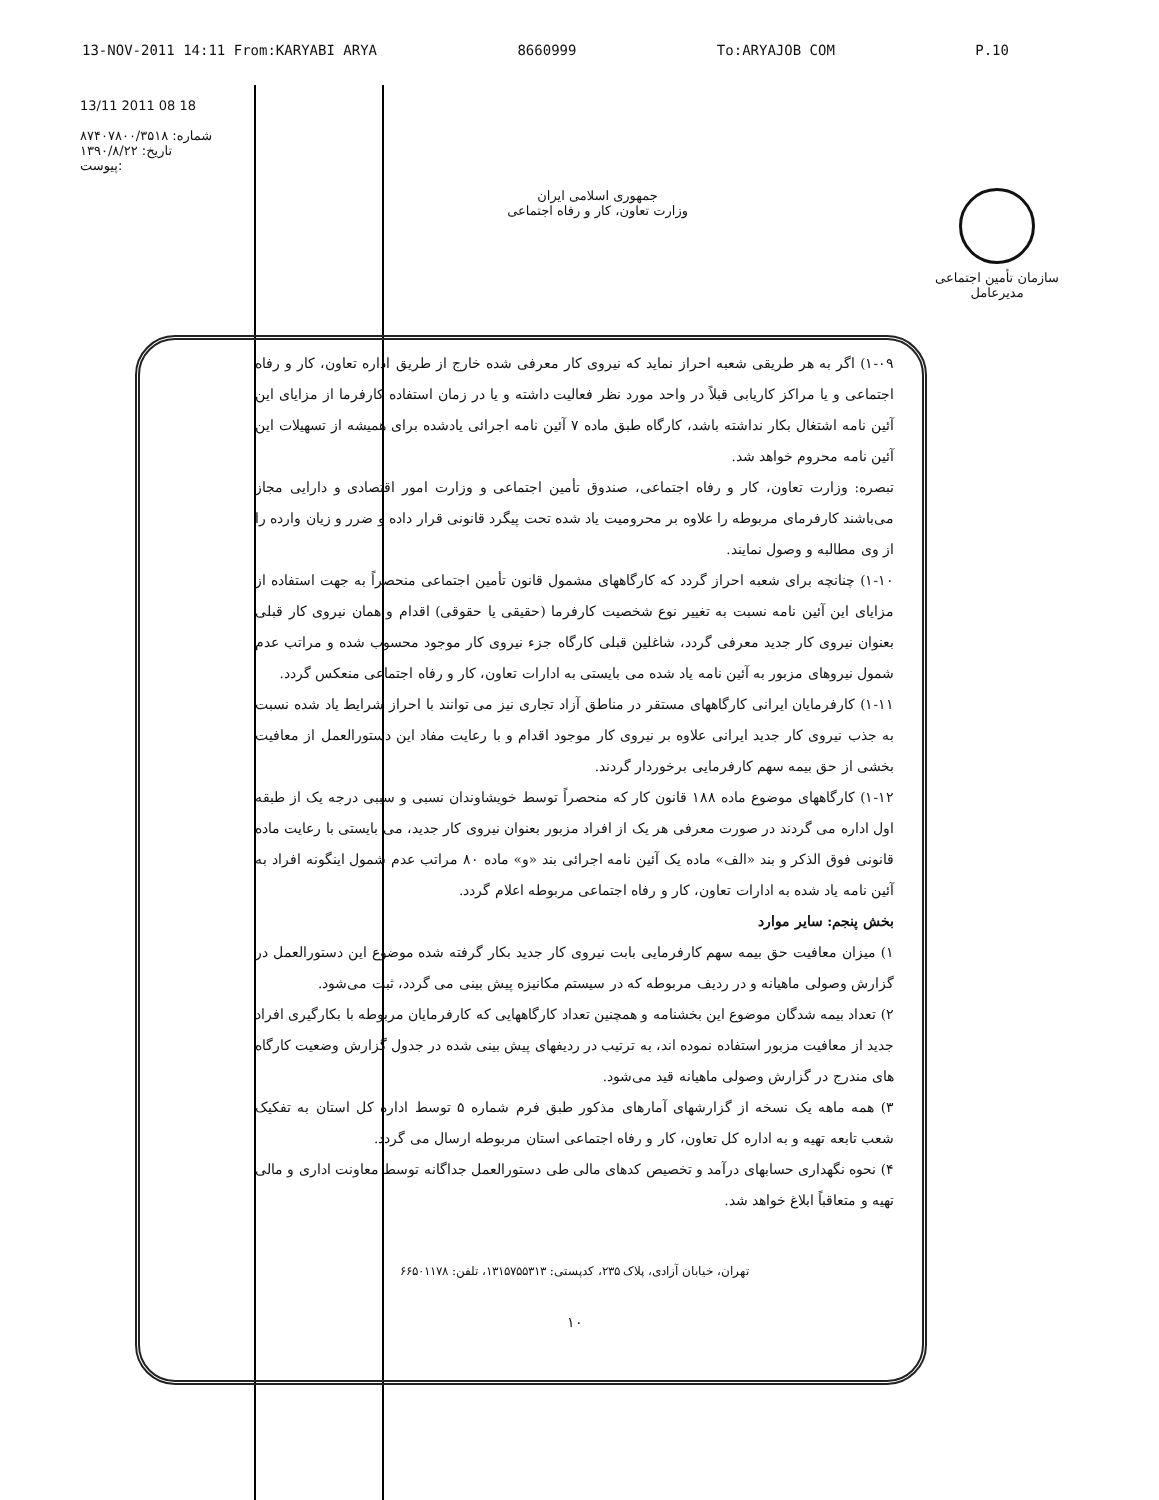13-NOV-2011 14:11 From:KARYABI ARYA 8660999 To:ARYAJOB COM P.10
13/11 2011 08 18
شماره: ۸۷۴۰۷۸۰۰/۳۵۱۸
تاریخ: ۱۳۹۰/۸/۲۲
پیوست:
جمهوری اسلامی ایران
وزارت تعاون، کار و رفاه اجتماعی
سازمان تأمین اجتماعی
مدیرعامل
۱-۰۹) اگر به هر طریقی شعبه احراز نماید که نیروی کار معرفی شده خارج از طریق اداره تعاون، کار و رفاه اجتماعی و یا مراکز کاریابی قبلاً در واحد مورد نظر فعالیت داشته و یا در زمان استفاده کارفرما از مزایای این آئین نامه اشتغال بکار نداشته باشد، کارگاه طبق ماده ۷ آئین نامه اجرائی یادشده برای همیشه از تسهیلات این آئین نامه محروم خواهد شد.
تبصره: وزارت تعاون، کار و رفاه اجتماعی، صندوق تأمین اجتماعی و وزارت امور اقتصادی و دارایی مجاز می‌باشند کارفرمای مربوطه را علاوه بر محرومیت یاد شده تحت پیگرد قانونی قرار داده و ضرر و زیان وارده را از وی مطالبه و وصول نمایند.
۱-۱۰) چنانچه برای شعبه احراز گردد که کارگاههای مشمول قانون تأمین اجتماعی منحصراً به جهت استفاده از مزایای این آئین نامه نسبت به تغییر نوع شخصیت کارفرما (حقیقی یا حقوقی) اقدام و همان نیروی کار قبلی بعنوان نیروی کار جدید معرفی گردد، شاغلین قبلی کارگاه جزء نیروی کار موجود محسوب شده و مراتب عدم شمول نیروهای مزبور به آئین نامه یاد شده می بایستی به ادارات تعاون، کار و رفاه اجتماعی منعکس گردد.
۱-۱۱) کارفرمایان ایرانی کارگاههای مستقر در مناطق آزاد تجاری نیز می توانند با احراز شرایط یاد شده نسبت به جذب نیروی کار جدید ایرانی علاوه بر نیروی کار موجود اقدام و با رعایت مفاد این دستورالعمل از معافیت بخشی از حق بیمه سهم کارفرمایی برخوردار گردند.
۱-۱۲) کارگاههای موضوع ماده ۱۸۸ قانون کار که منحصراً توسط خویشاوندان نسبی و سببی درجه یک از طبقه اول اداره می گردند در صورت معرفی هر یک از افراد مزبور بعنوان نیروی کار جدید، می بایستی با رعایت ماده قانونی فوق الذکر و بند «الف» ماده یک آئین نامه اجرائی بند «و» ماده ۸۰ مراتب عدم شمول اینگونه افراد به آئین نامه یاد شده به ادارات تعاون، کار و رفاه اجتماعی مربوطه اعلام گردد.
بخش پنجم: سایر موارد
۱) میزان معافیت حق بیمه سهم کارفرمایی بابت نیروی کار جدید بکار گرفته شده موضوع این دستورالعمل در گزارش وصولی ماهیانه و در ردیف مربوطه که در سیستم مکانیزه پیش بینی می گردد، ثبت می‌شود.
۲) تعداد بیمه شدگان موضوع این بخشنامه و همچنین تعداد کارگاههایی که کارفرمایان مربوطه با بکارگیری افراد جدید از معافیت مزبور استفاده نموده اند، به ترتیب در ردیفهای پیش بینی شده در جدول گزارش وضعیت کارگاه های مندرج در گزارش وصولی ماهیانه قید می‌شود.
۳) همه ماهه یک نسخه از گزارشهای آمارهای مذکور طبق فرم شماره ۵ توسط اداره کل استان به تفکیک شعب تابعه تهیه و به اداره کل تعاون، کار و رفاه اجتماعی استان مربوطه ارسال می گردد.
۴) نحوه نگهداری حسابهای درآمد و تخصیص کدهای مالی طی دستورالعمل جداگانه توسط معاونت اداری و مالی تهیه و متعاقباً ابلاغ خواهد شد.
تهران، خیابان آزادی، پلاک ۲۳۵، کدپستی: ۱۳۱۵۷۵۵۳۱۳، تلفن: ۶۶۵۰۱۱۷۸
۱۰